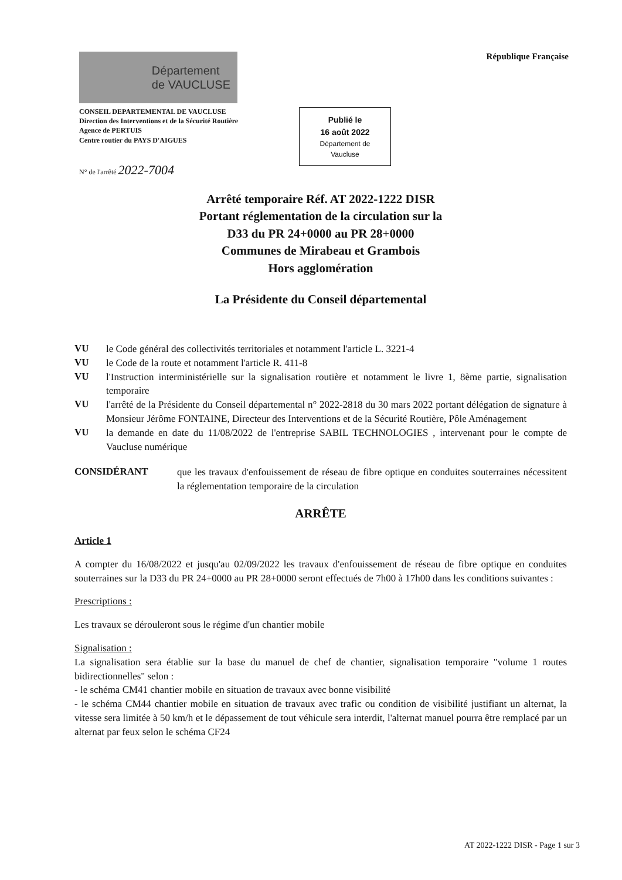Département
de VAUCLUSE
République Française
CONSEIL DEPARTEMENTAL DE VAUCLUSE
Direction des Interventions et de la Sécurité Routière
Agence de PERTUIS
Centre routier du PAYS D'AIGUES
Publié le
16 août 2022
Département de
Vaucluse
N° de l'arrêté 2022-7004
Arrêté temporaire Réf. AT 2022-1222 DISR
Portant réglementation de la circulation sur la
D33 du PR 24+0000 au PR 28+0000
Communes de Mirabeau et Grambois
Hors agglomération
La Présidente du Conseil départemental
VU
le Code général des collectivités territoriales et notamment l'article L. 3221-4
VU
le Code de la route et notamment l'article R. 411-8
VU
l'Instruction interministérielle sur la signalisation routière et notamment le livre 1, 8ème partie, signalisation temporaire
VU
l'arrêté de la Présidente du Conseil départemental n° 2022-2818 du 30 mars 2022 portant délégation de signature à Monsieur Jérôme FONTAINE, Directeur des Interventions et de la Sécurité Routière, Pôle Aménagement
VU
la demande en date du 11/08/2022 de l'entreprise SABIL TECHNOLOGIES , intervenant pour le compte de Vaucluse numérique
CONSIDÉRANT
que les travaux d'enfouissement de réseau de fibre optique en conduites souterraines nécessitent la réglementation temporaire de la circulation
ARRÊTE
Article 1
A compter du 16/08/2022 et jusqu'au 02/09/2022 les travaux d'enfouissement de réseau de fibre optique en conduites souterraines sur la D33 du PR 24+0000 au PR 28+0000 seront effectués de 7h00 à 17h00 dans les conditions suivantes :
Prescriptions :
Les travaux se dérouleront sous le régime d'un chantier mobile
Signalisation :
La signalisation sera établie sur la base du manuel de chef de chantier, signalisation temporaire "volume 1 routes bidirectionnelles" selon :
- le schéma CM41 chantier mobile en situation de travaux avec bonne visibilité
- le schéma CM44 chantier mobile en situation de travaux avec trafic ou condition de visibilité justifiant un alternat, la vitesse sera limitée à 50 km/h et le dépassement de tout véhicule sera interdit, l'alternat manuel pourra être remplacé par un alternat par feux selon le schéma CF24
AT 2022-1222 DISR - Page 1 sur 3